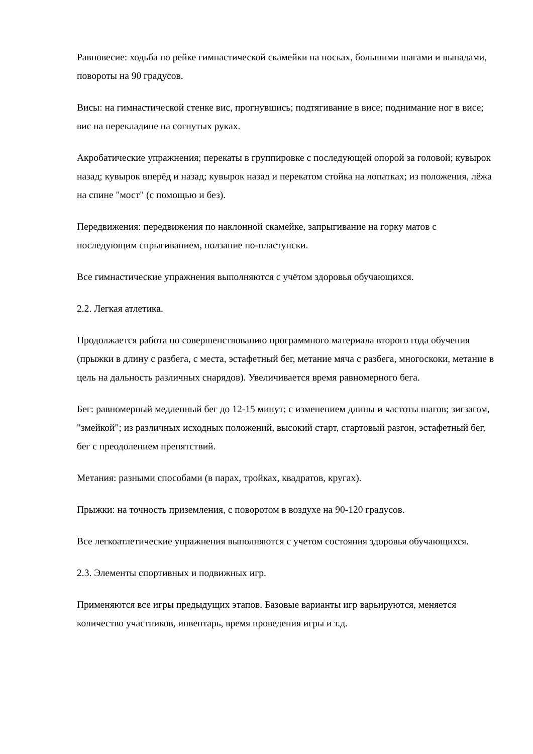Равновесие: ходьба по рейке гимнастической скамейки на носках, большими шагами и выпадами, повороты на 90 градусов.
Висы: на гимнастической стенке вис, прогнувшись; подтягивание в висе; поднимание ног в висе; вис на перекладине на согнутых руках.
Акробатические упражнения; перекаты в группировке с последующей опорой за головой; кувырок назад; кувырок вперёд и назад; кувырок назад и перекатом стойка на лопатках; из положения, лёжа на спине "мост" (с помощью и без).
Передвижения: передвижения по наклонной скамейке, запрыгивание на горку матов с последующим спрыгиванием, ползание по-пластунски.
Все гимнастические упражнения выполняются с учётом здоровья обучающихся.
2.2. Легкая атлетика.
Продолжается работа по совершенствованию программного материала второго года обучения (прыжки в длину с разбега, с места, эстафетный бег, метание мяча с разбега, многоскоки, метание в цель на дальность различных снарядов). Увеличивается время равномерного бега.
Бег: равномерный медленный бег до 12-15 минут; с изменением длины и частоты шагов; зигзагом, "змейкой"; из различных исходных положений, высокий старт, стартовый разгон, эстафетный бег, бег с преодолением препятствий.
Метания: разными способами (в парах, тройках, квадратов, кругах).
Прыжки: на точность приземления, с поворотом в воздухе на 90-120 градусов.
Все легкоатлетические упражнения выполняются с учетом состояния здоровья обучающихся.
2.3. Элементы спортивных и подвижных игр.
Применяются все игры предыдущих этапов. Базовые варианты игр варьируются, меняется количество участников, инвентарь, время проведения игры и т.д.